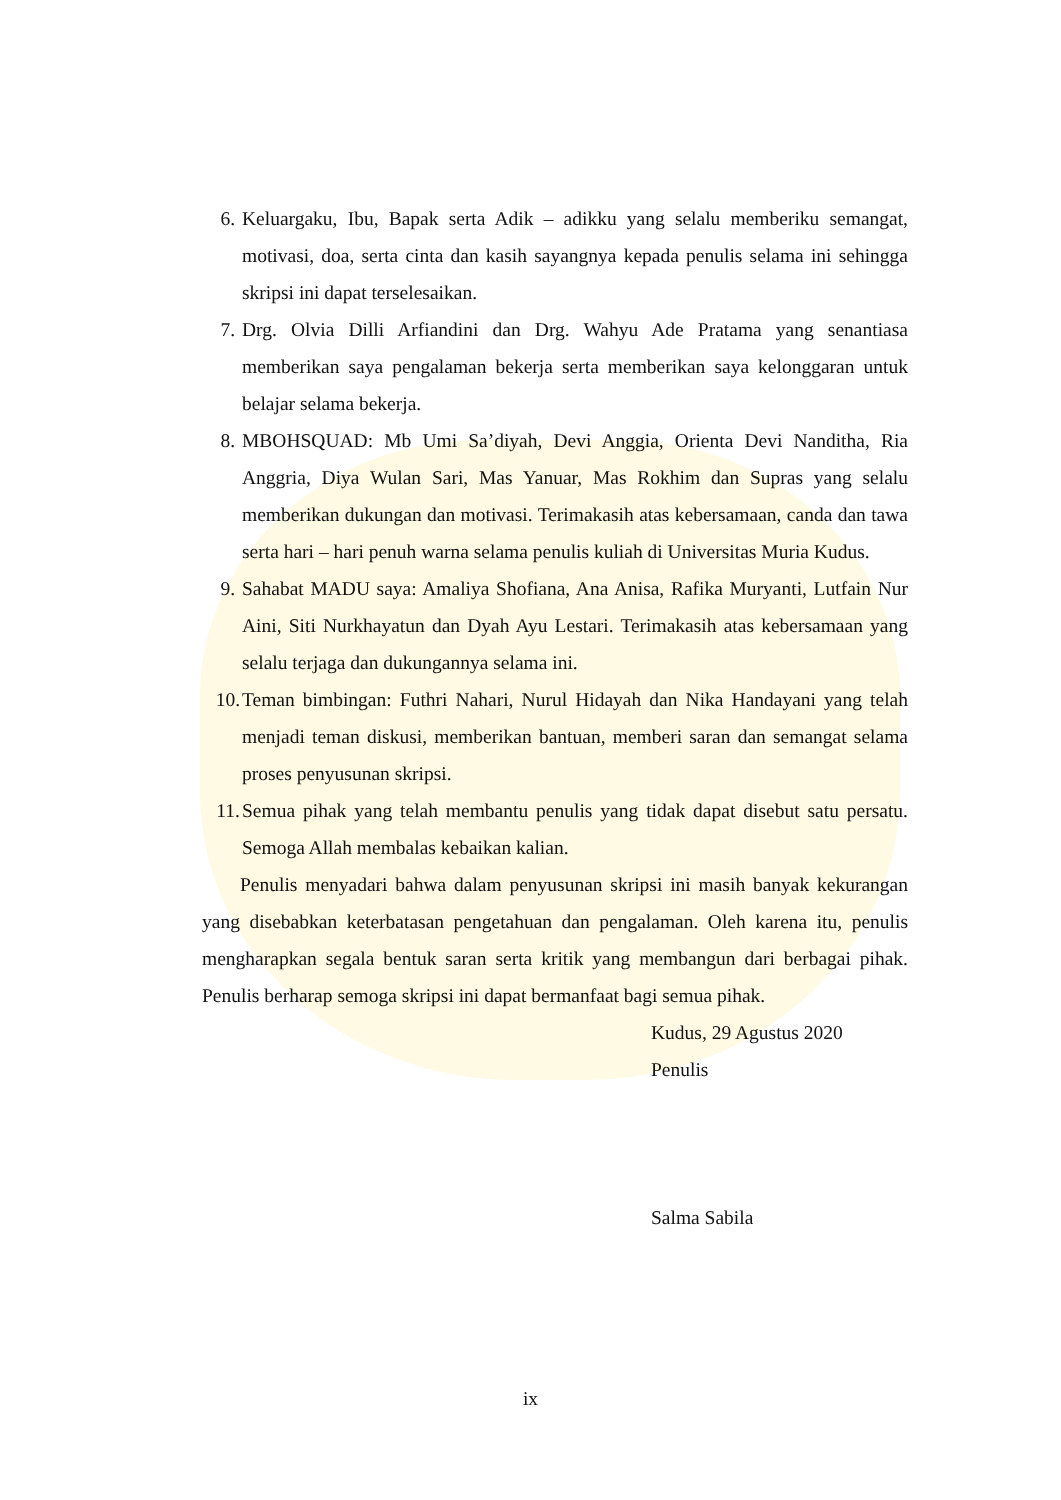6. Keluargaku, Ibu, Bapak serta Adik – adikku yang selalu memberiku semangat, motivasi, doa, serta cinta dan kasih sayangnya kepada penulis selama ini sehingga skripsi ini dapat terselesaikan.
7. Drg. Olvia Dilli Arfiandini dan Drg. Wahyu Ade Pratama yang senantiasa memberikan saya pengalaman bekerja serta memberikan saya kelonggaran untuk belajar selama bekerja.
8. MBOHSQUAD: Mb Umi Sa’diyah, Devi Anggia, Orienta Devi Nanditha, Ria Anggria, Diya Wulan Sari, Mas Yanuar, Mas Rokhim dan Supras yang selalu memberikan dukungan dan motivasi. Terimakasih atas kebersamaan, canda dan tawa serta hari – hari penuh warna selama penulis kuliah di Universitas Muria Kudus.
9. Sahabat MADU saya: Amaliya Shofiana, Ana Anisa, Rafika Muryanti, Lutfain Nur Aini, Siti Nurkhayatun dan Dyah Ayu Lestari. Terimakasih atas kebersamaan yang selalu terjaga dan dukungannya selama ini.
10. Teman bimbingan: Futhri Nahari, Nurul Hidayah dan Nika Handayani yang telah menjadi teman diskusi, memberikan bantuan, memberi saran dan semangat selama proses penyusunan skripsi.
11. Semua pihak yang telah membantu penulis yang tidak dapat disebut satu persatu. Semoga Allah membalas kebaikan kalian.
Penulis menyadari bahwa dalam penyusunan skripsi ini masih banyak kekurangan yang disebabkan keterbatasan pengetahuan dan pengalaman. Oleh karena itu, penulis mengharapkan segala bentuk saran serta kritik yang membangun dari berbagai pihak. Penulis berharap semoga skripsi ini dapat bermanfaat bagi semua pihak.
Kudus, 29 Agustus 2020
Penulis
Salma Sabila
ix